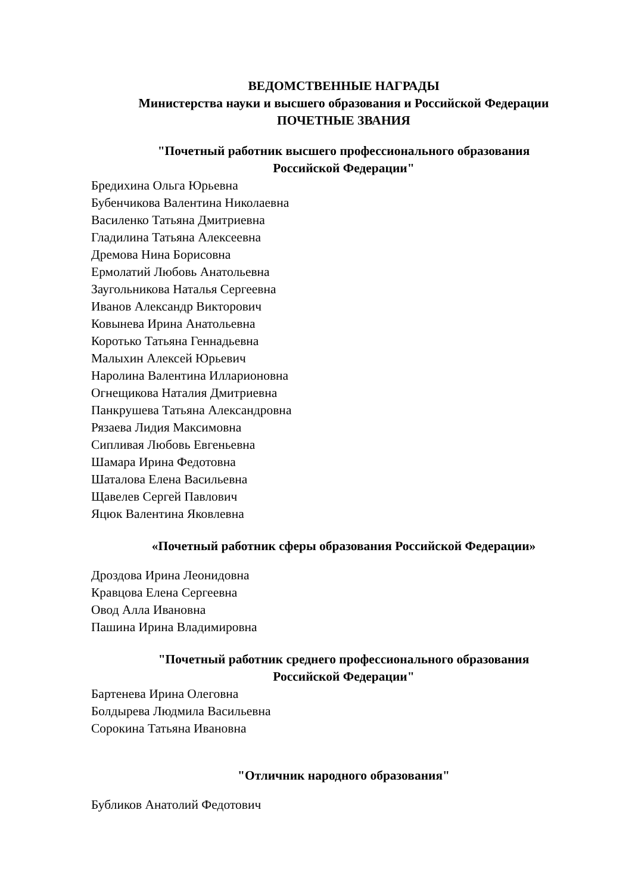ВЕДОМСТВЕННЫЕ НАГРАДЫ
Министерства науки и высшего образования и Российской Федерации
ПОЧЕТНЫЕ ЗВАНИЯ
"Почетный работник высшего профессионального образования
Российской Федерации"
Бредихина Ольга Юрьевна
Бубенчикова Валентина Николаевна
Василенко Татьяна Дмитриевна
Гладилина Татьяна Алексеевна
Дремова Нина Борисовна
Ермолатий Любовь Анатольевна
Заугольникова Наталья Сергеевна
Иванов Александр Викторович
Ковынева Ирина Анатольевна
Коротько Татьяна Геннадьевна
Малыхин Алексей Юрьевич
Наролина Валентина Илларионовна
Огнещикова Наталия Дмитриевна
Панкрушева Татьяна Александровна
Рязаева Лидия Максимовна
Сипливая Любовь Евгеньевна
Шамара Ирина Федотовна
Шаталова Елена Васильевна
Щавелев Сергей Павлович
Яцюк Валентина Яковлевна
«Почетный работник сферы образования Российской Федерации»
Дроздова Ирина Леонидовна
Кравцова Елена Сергеевна
Овод Алла Ивановна
Пашина Ирина Владимировна
"Почетный работник среднего профессионального образования
Российской Федерации"
Бартенева Ирина Олеговна
Болдырева Людмила Васильевна
Сорокина Татьяна Ивановна
"Отличник народного образования"
Бубликов Анатолий Федотович